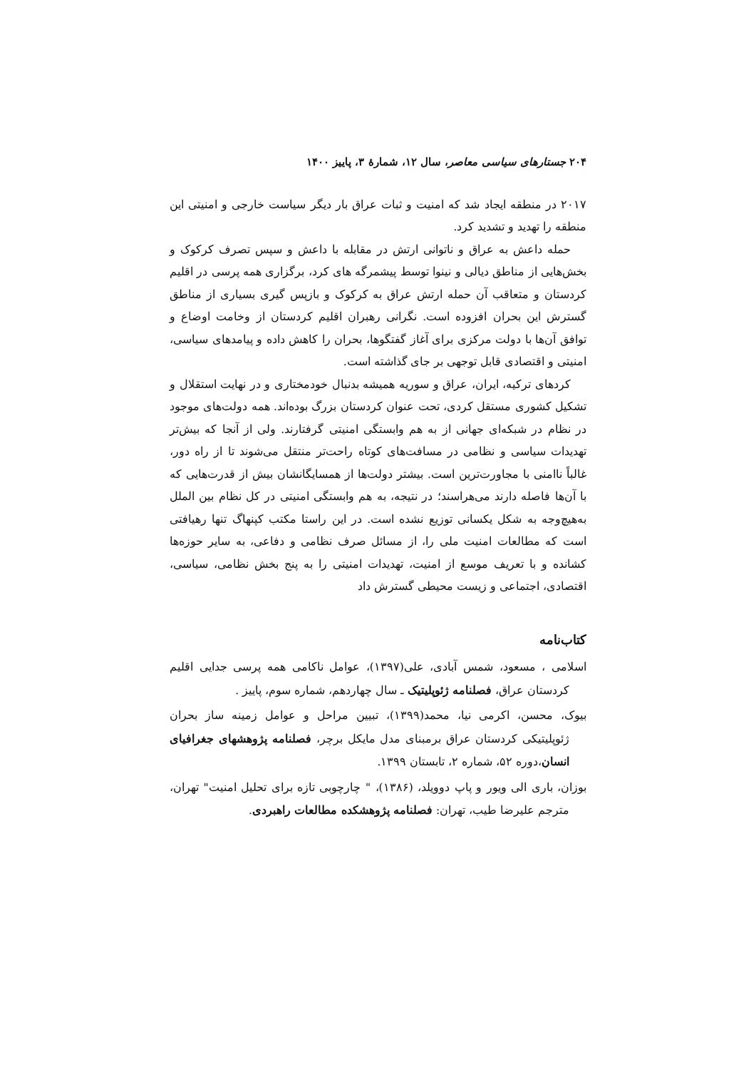۲۰۴ جستارهای سیاسی معاصر، سال ۱۲، شمارهٔ ۳، پاییز ۱۴۰۰
۲۰۱۷ در منطقه ایجاد شد که امنیت و ثبات عراق بار دیگر سیاست خارجی و امنیتی این منطقه را تهدید و تشدید کرد.
حمله داعش به عراق و ناتوانی ارتش در مقابله با داعش و سپس تصرف کرکوک و بخش‌هایی از مناطق دیالی و نینوا توسط پیشمرگه های کرد، برگزاری همه پرسی در اقلیم کردستان و متعاقب آن حمله ارتش عراق به کرکوک و بازپس گیری بسیاری از مناطق گسترش این بحران افزوده است. نگرانی رهبران اقلیم کردستان از وخامت اوضاع و توافق آن‌ها با دولت مرکزی برای آغاز گفتگوها، بحران را کاهش داده و پیامدهای سیاسی، امنیتی و اقتصادی قابل توجهی بر جای گذاشته است.
کردهای ترکیه، ایران، عراق و سوریه همیشه بدنبال خودمختاری و در نهایت استقلال و تشکیل کشوری مستقل کردی، تحت عنوان کردستان بزرگ بوده‌اند. همه دولت‌های موجود در نظام در شبکه‌ای جهانی از به هم وابستگی امنیتی گرفتارند. ولی از آنجا که بیش‌تر تهدیدات سیاسی و نظامی در مسافت‌های کوتاه راحت‌تر منتقل می‌شوند تا از راه دور، غالباً ناامنی با مجاورت‌ترین است. بیشتر دولت‌ها از همسایگانشان بیش از قدرت‌هایی که با آن‌ها فاصله دارند می‌هراسند؛ در نتیجه، به هم وابستگی امنیتی در کل نظام بین الملل به‌هیچ‌وجه به شکل یکسانی توزیع نشده است. در این راستا مکتب کپنهاگ تنها رهیافتی است که مطالعات امنیت ملی را، از مسائل صرف نظامی و دفاعی، به سایر حوزه‌ها کشانده و با تعریف موسع از امنیت، تهدیدات امنیتی را به پنج بخش نظامی، سیاسی، اقتصادی، اجتماعی و زیست محیطی گسترش داد
کتاب‌نامه
اسلامی ، مسعود، شمس آبادی، علی(۱۳۹۷)، عوامل ناکامی همه پرسی جدایی اقلیم کردستان عراق، فصلنامه ژئوپلیتیک ـ سال چهاردهم، شماره سوم، پاییز .
بیوک، محسن، اکرمی نیا، محمد(۱۳۹۹)، تبیین مراحل و عوامل زمینه ساز بحران ژئوپلیتیکی کردستان عراق برمبنای مدل مایکل برچر، فصلنامه پژوهشهای جغرافیای انسان،دوره ۵۲، شماره ۲، تابستان ۱۳۹۹.
بوزان، باری الی ویور و پاپ دوویلد، (۱۳۸۶)، " چارچوبی تازه برای تحلیل امنیت" تهران، مترجم علیرضا طیب، تهران: فصلنامه پژوهشکده مطالعات راهبردی.